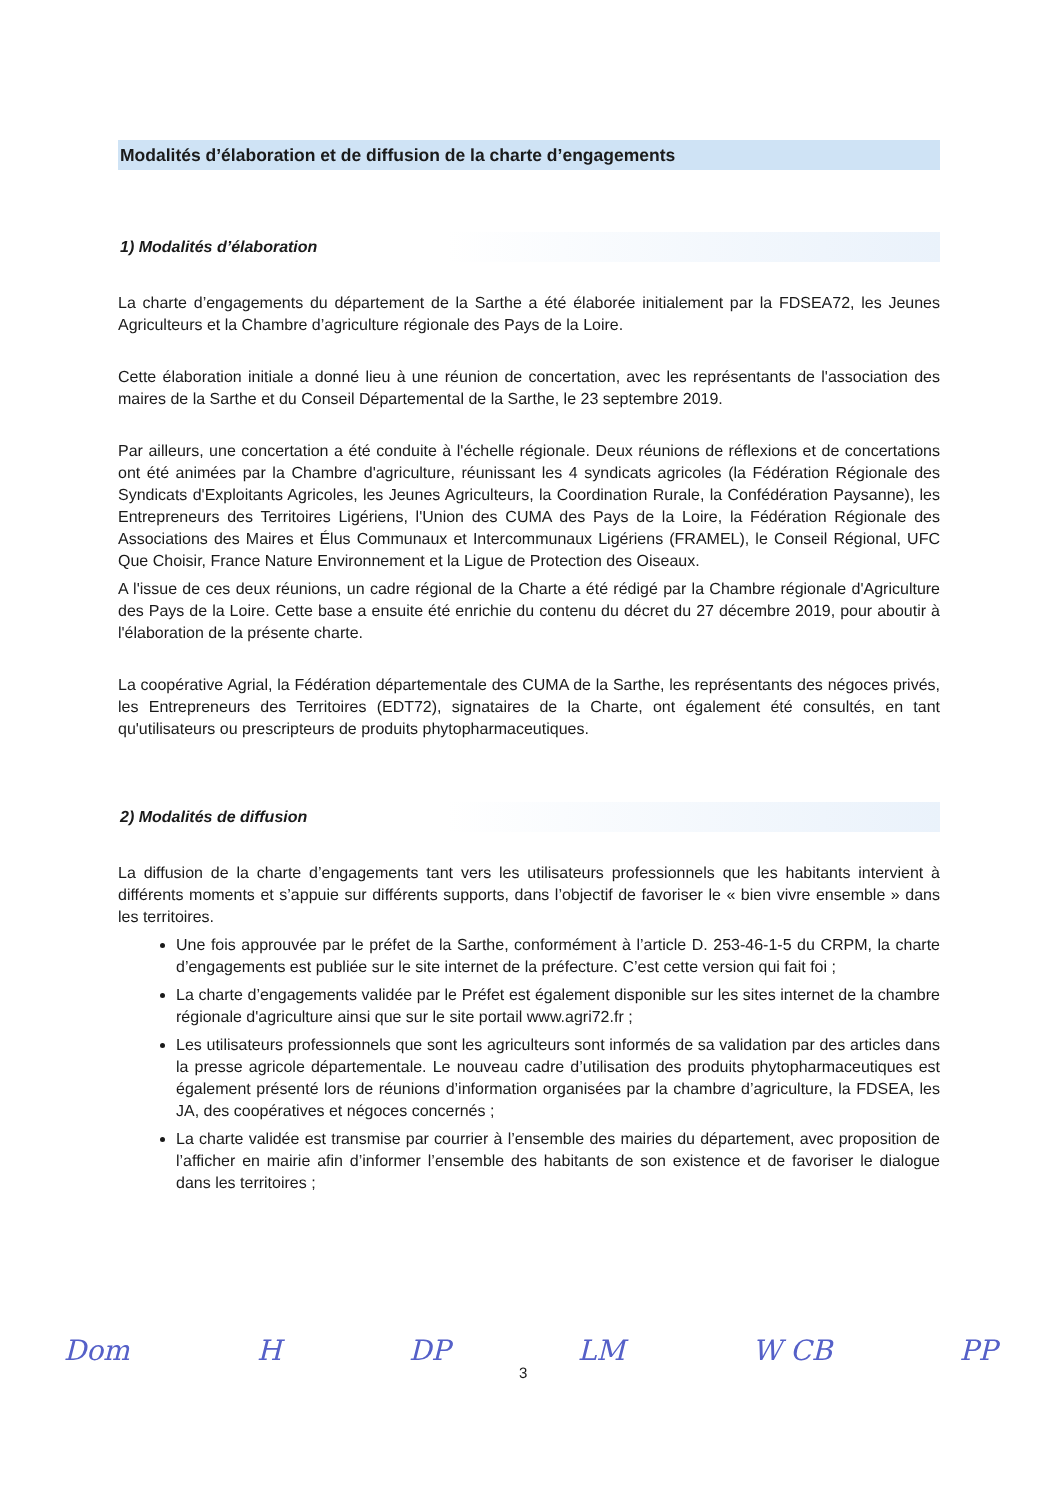Modalités d’élaboration et de diffusion de la charte d’engagements
1) Modalités d’élaboration
La charte d’engagements du département de la Sarthe a été élaborée initialement par la FDSEA72, les Jeunes Agriculteurs et la Chambre d’agriculture régionale des Pays de la Loire.
Cette élaboration initiale a donné lieu à une réunion de concertation, avec les représentants de l'association des maires de la Sarthe et du Conseil Départemental de la Sarthe, le 23 septembre 2019.
Par ailleurs, une concertation a été conduite à l'échelle régionale. Deux réunions de réflexions et de concertations ont été animées par la Chambre d'agriculture, réunissant les 4 syndicats agricoles (la Fédération Régionale des Syndicats d'Exploitants Agricoles, les Jeunes Agriculteurs, la Coordination Rurale, la Confédération Paysanne), les Entrepreneurs des Territoires Ligériens, l'Union des CUMA des Pays de la Loire, la Fédération Régionale des Associations des Maires et Élus Communaux et Intercommunaux Ligériens (FRAMEL), le Conseil Régional, UFC Que Choisir, France Nature Environnement et la Ligue de Protection des Oiseaux.
A l'issue de ces deux réunions, un cadre régional de la Charte a été rédigé par la Chambre régionale d'Agriculture des Pays de la Loire. Cette base a ensuite été enrichie du contenu du décret du 27 décembre 2019, pour aboutir à l'élaboration de la présente charte.
La coopérative Agrial, la Fédération départementale des CUMA de la Sarthe, les représentants des négoces privés, les Entrepreneurs des Territoires (EDT72), signataires de la Charte, ont également été consultés, en tant qu'utilisateurs ou prescripteurs de produits phytopharmaceutiques.
2) Modalités de diffusion
La diffusion de la charte d’engagements tant vers les utilisateurs professionnels que les habitants intervient à différents moments et s’appuie sur différents supports, dans l’objectif de favoriser le « bien vivre ensemble » dans les territoires.
Une fois approuvée par le préfet de la Sarthe, conformément à l’article D. 253-46-1-5 du CRPM, la charte d’engagements est publiée sur le site internet de la préfecture. C’est cette version qui fait foi ;
La charte d’engagements validée par le Préfet est également disponible sur les sites internet de la chambre régionale d'agriculture ainsi que sur le site portail www.agri72.fr ;
Les utilisateurs professionnels que sont les agriculteurs sont informés de sa validation par des articles dans la presse agricole départementale. Le nouveau cadre d’utilisation des produits phytopharmaceutiques est également présenté lors de réunions d’information organisées par la chambre d’agriculture, la FDSEA, les JA, des coopératives et négoces concernés ;
La charte validée est transmise par courrier à l’ensemble des mairies du département, avec proposition de l’afficher en mairie afin d’informer l’ensemble des habitants de son existence et de favoriser le dialogue dans les territoires ;
3
Dom H DP LM W CB PP